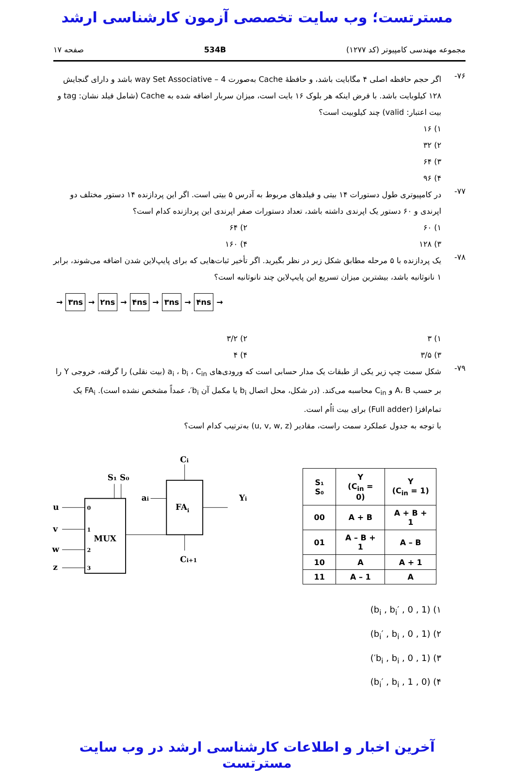مسترتست؛ وب سایت تخصصی آزمون کارشناسی ارشد
مجموعه مهندسی کامپیوتر (کد ۱۲۷۷) 534B صفحه ۱۷
۷۶-
اگر حجم حافظه اصلی ۴ مگابایت باشد، و حافظهٔ Cache به‌صورت 4 – way Set Associative باشد و دارای گنجایش ۱۲۸ کیلوبایت باشد. با فرض اینکه هر بلوک ۱۶ بایت است، میزان سربار اضافه شده به Cache (شامل فیلد نشان: tag و بیت اعتبار: valid) چند کیلوبیت است؟
۱) ۱۶
۲) ۳۲
۳) ۶۴
۴) ۹۶
۷۷-
در کامپیوتری طول دستورات ۱۴ بیتی و فیلدهای مربوط به آدرس ۵ بیتی است. اگر این پردازنده ۱۴ دستور مختلف دو اپرندی و ۶۰ دستور یک اپرندی داشته باشد، تعداد دستورات صفر اپرندی این پردازنده کدام است؟
۱) ۶۰ ۲) ۶۴
۳) ۱۲۸ ۴) ۱۶۰
۷۸-
یک پردازنده با ۵ مرحله مطابق شکل زیر در نظر بگیرید. اگر تأخیر ثبات‌هایی که برای پایپ‌لاین شدن اضافه می‌شوند، برابر ۱ نانوثانیه باشد، بیشترین میزان تسریع این پایپ‌لاین چند نانوثانیه است؟
→ ۳ns → ۲ns → ۴ns → ۳ns → ۴ns →
۱) ۳ ۲) ۳/۲
۳) ۳/۵ ۴) ۴
۷۹-
شکل سمت چپ زیر یکی از طبقات یک مدار حسابی است که ورودی‌های a<sub>i</sub> ، b<sub>i</sub> ، C<sub>in</sub> (بیت نقلی) را گرفته، خروجی Y را بر حسب A، B و C<sub>in</sub> محاسبه می‌کند. (در شکل، محل اتصال b<sub>i</sub> یا مکمل آن b<sub>i</sub>′، عمداً مشخص نشده است). FA<sub>i</sub> یک تمام‌افزا (Full adder) برای بیت i‌اُم است.
با توجه به جدول عملکرد سمت راست، مقادیر (u, v, w, z) به‌ترتیب کدام است؟
MUX
FAi
S₁ S₀
u
0
v
1
w
2
z
3
ai
Ci
Yi
Ci+1
| S₁ S₀ | Y (C<sub>in</sub> = 0) | Y (C<sub>in</sub> = 1) |
| --- | --- | --- |
| 00 | A + B | A + B + 1 |
| 01 | A – B + 1 | A – B |
| 10 | A | A + 1 |
| 11 | A – 1 | A |
۱) (b<sub>i</sub> , b<sub>i</sub>′ , 0 , 1)
۲) (b<sub>i</sub>′ , b<sub>i</sub> , 0 , 1)
۳) (1 , 0 , b<sub>i</sub> , b<sub>i</sub>′)
۴) (0 , 1 , b<sub>i</sub>′ , b<sub>i</sub>)
آخرین اخبار و اطلاعات کارشناسی ارشد در وب سایت مسترتست